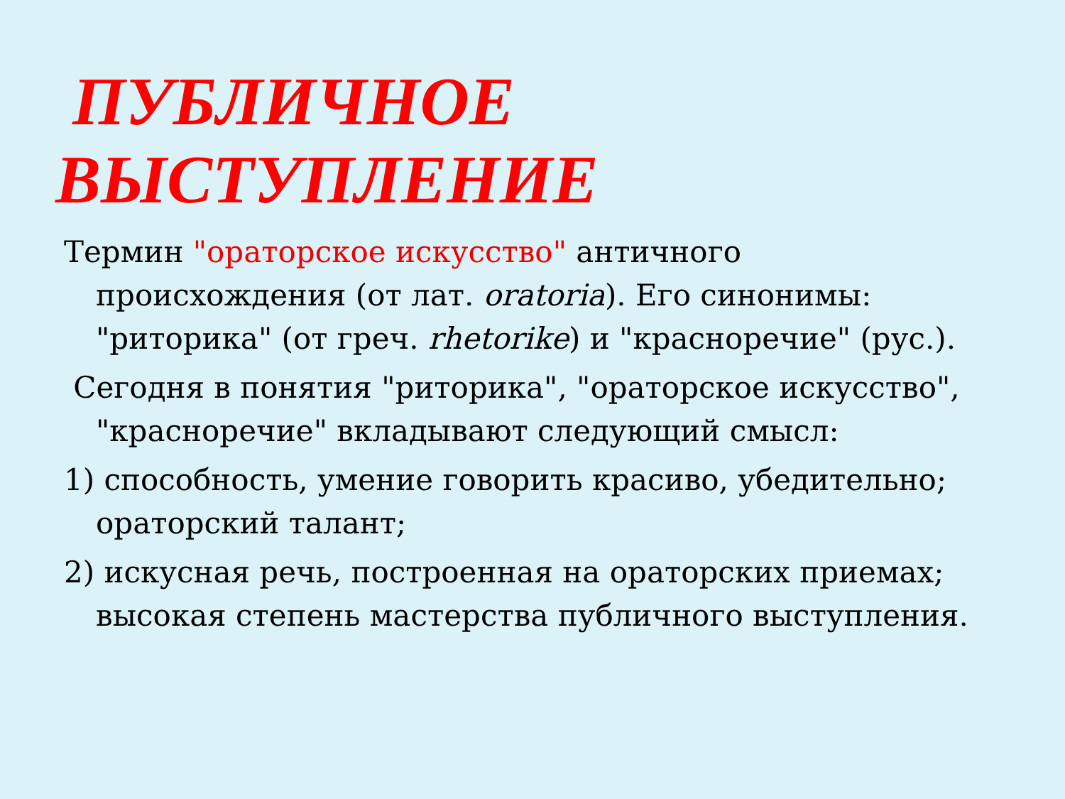ПУБЛИЧНОЕ
ВЫСТУПЛЕНИЕ
Термин "ораторское искусство" античного происхождения (от лат. oratoria). Его синонимы: "риторика" (от греч. rhetorike) и "красноречие" (рус.).
Сегодня в понятия "риторика", "ораторское искусство", "красноречие" вкладывают следующий смысл:
1) способность, умение говорить красиво, убедительно; ораторский талант;
2) искусная речь, построенная на ораторских приемах; высокая степень мастерства публичного выступления.